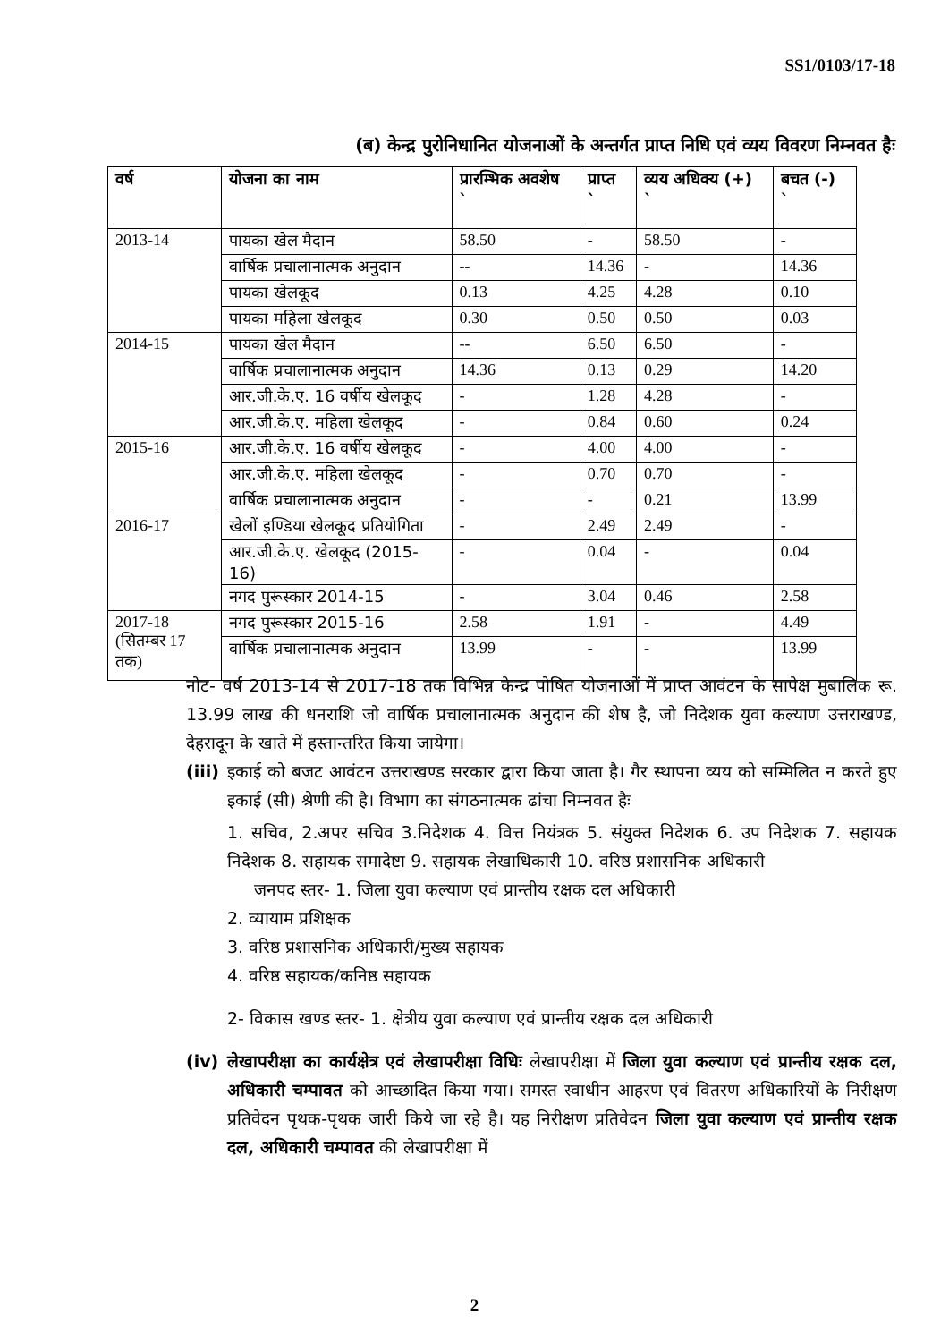SS1/0103/17-18
(ब) केन्द्र पुरोनिधानित योजनाओं के अन्तर्गत प्राप्त निधि एवं व्यय विवरण निम्नवत हैः
| वर्ष | योजना का नाम | प्रारम्भिक अवशेष ` | प्राप्त ` | व्यय अधिक्य (+) ` | बचत (-) ` |
| --- | --- | --- | --- | --- | --- |
| 2013-14 | पायका खेल मैदान | 58.50 | - | 58.50 | - |
| | वार्षिक प्रचालानात्मक अनुदान | -- | 14.36 | - | 14.36 |
| | पायका खेलकूद | 0.13 | 4.25 | 4.28 | 0.10 |
| | पायका महिला खेलकूद | 0.30 | 0.50 | 0.50 | 0.03 |
| 2014-15 | पायका खेल मैदान | -- | 6.50 | 6.50 | - |
| | वार्षिक प्रचालानात्मक अनुदान | 14.36 | 0.13 | 0.29 | 14.20 |
| | आर.जी.के.ए. 16 वर्षीय खेलकूद | - | 1.28 | 4.28 | - |
| | आर.जी.के.ए. महिला खेलकूद | - | 0.84 | 0.60 | 0.24 |
| 2015-16 | आर.जी.के.ए. 16 वर्षीय खेलकूद | - | 4.00 | 4.00 | - |
| | आर.जी.के.ए. महिला खेलकूद | - | 0.70 | 0.70 | - |
| | वार्षिक प्रचालानात्मक अनुदान | - | - | 0.21 | 13.99 |
| 2016-17 | खेलों इण्डिया खेलकूद प्रतियोगिता | - | 2.49 | 2.49 | - |
| | आर.जी.के.ए. खेलकूद (2015-16) | - | 0.04 | - | 0.04 |
| | नगद पुरूस्कार 2014-15 | - | 3.04 | 0.46 | 2.58 |
| 2017-18 (सितम्बर 17 तक) | नगद पुरूस्कार 2015-16 | 2.58 | 1.91 | - | 4.49 |
| | वार्षिक प्रचालानात्मक अनुदान | 13.99 | - | - | 13.99 |
नोट- वर्ष 2013-14 से 2017-18 तक विभिन्न केन्द्र पोषित योजनाओं में प्राप्त आवंटन के सापेक्ष मुबालिक रू. 13.99 लाख की धनराशि जो वार्षिक प्रचालानात्मक अनुदान की शेष है, जो निदेशक युवा कल्याण उत्तराखण्ड, देहरादून के खाते में हस्तान्तरित किया जायेगा।
(iii)
इकाई को बजट आवंटन उत्तराखण्ड सरकार द्वारा किया जाता है। गैर स्थापना व्यय को सम्मिलित न करते हुए इकाई (सी) श्रेणी की है। विभाग का संगठनात्मक ढांचा निम्नवत हैः
1. सचिव, 2.अपर सचिव 3.निदेशक 4. वित्त नियंत्रक 5. संयुक्त निदेशक 6. उप निदेशक 7. सहायक निदेशक 8. सहायक समादेष्टा 9. सहायक लेखाधिकारी 10. वरिष्ठ प्रशासनिक अधिकारी
जनपद स्तर- 1. जिला युवा कल्याण एवं प्रान्तीय रक्षक दल अधिकारी
2. व्यायाम प्रशिक्षक
3. वरिष्ठ प्रशासनिक अधिकारी/मुख्य सहायक
4. वरिष्ठ सहायक/कनिष्ठ सहायक
2- विकास खण्ड स्तर- 1. क्षेत्रीय युवा कल्याण एवं प्रान्तीय रक्षक दल अधिकारी
(iv) लेखापरीक्षा का कार्यक्षेत्र एवं लेखापरीक्षा विधिः लेखापरीक्षा में जिला युवा कल्याण एवं प्रान्तीय रक्षक दल, अधिकारी चम्पावत को आच्छादित किया गया। समस्त स्वाधीन आहरण एवं वितरण अधिकारियों के निरीक्षण प्रतिवेदन पृथक-पृथक जारी किये जा रहे है। यह निरीक्षण प्रतिवेदन जिला युवा कल्याण एवं प्रान्तीय रक्षक दल, अधिकारी चम्पावत की लेखापरीक्षा में
2